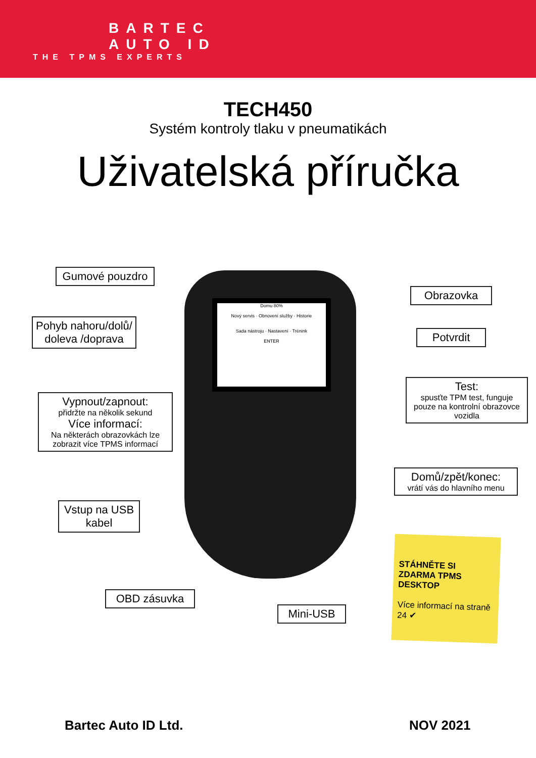BARTEC
AUTO ID
THE TPMS EXPERTS
TECH450
Systém kontroly tlaku v pneumatikách
Uživatelská příručka
Domu 80%
Nový servis · Obnovení služby · Historie
Sada nástroju · Nastavení · Trénink
ENTER
Gumové pouzdro
Pohyb nahoru/dolů/ doleva /doprava
Vypnout/zapnout:
přidržte na několik sekund
Více informací:
Na některách obrazovkách lze zobrazit více TPMS informací
Vstup na USB kabel
OBD zásuvka
Mini-USB
Obrazovka
Potvrdit
Test:
spusťte TPM test, funguje pouze na kontrolní obrazovce vozidla
Domů/zpět/konec:
vrátí vás do hlavního menu
STÁHNĚTE SI ZDARMA TPMS DESKTOP
Více informací na straně 24 ✔
Bartec Auto ID Ltd. NOV 2021